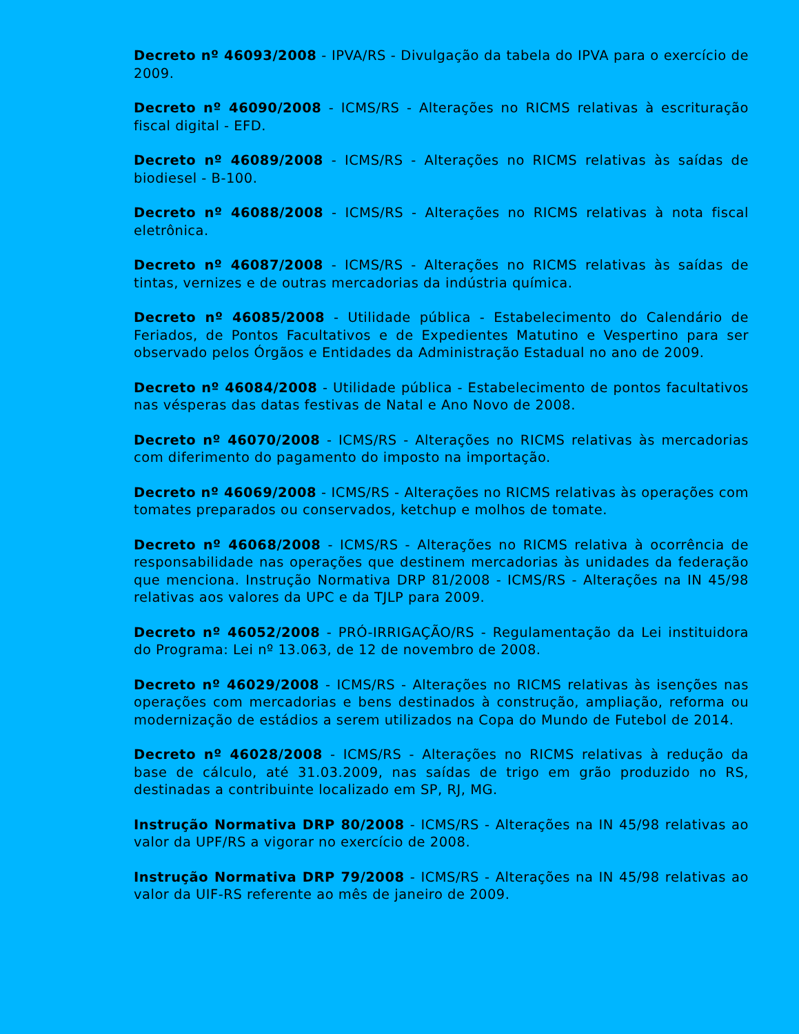Decreto nº 46093/2008 - IPVA/RS - Divulgação da tabela do IPVA para o exercício de 2009.
Decreto nº 46090/2008 - ICMS/RS - Alterações no RICMS relativas à escrituração fiscal digital - EFD.
Decreto nº 46089/2008 - ICMS/RS - Alterações no RICMS relativas às saídas de biodiesel - B-100.
Decreto nº 46088/2008 - ICMS/RS - Alterações no RICMS relativas à nota fiscal eletrônica.
Decreto nº 46087/2008 - ICMS/RS - Alterações no RICMS relativas às saídas de tintas, vernizes e de outras mercadorias da indústria química.
Decreto nº 46085/2008 - Utilidade pública - Estabelecimento do Calendário de Feriados, de Pontos Facultativos e de Expedientes Matutino e Vespertino para ser observado pelos Órgãos e Entidades da Administração Estadual no ano de 2009.
Decreto nº 46084/2008 - Utilidade pública - Estabelecimento de pontos facultativos nas vésperas das datas festivas de Natal e Ano Novo de 2008.
Decreto nº 46070/2008 - ICMS/RS - Alterações no RICMS relativas às mercadorias com diferimento do pagamento do imposto na importação.
Decreto nº 46069/2008 - ICMS/RS - Alterações no RICMS relativas às operações com tomates preparados ou conservados, ketchup e molhos de tomate.
Decreto nº 46068/2008 - ICMS/RS - Alterações no RICMS relativa à ocorrência de responsabilidade nas operações que destinem mercadorias às unidades da federação que menciona. Instrução Normativa DRP 81/2008 - ICMS/RS - Alterações na IN 45/98 relativas aos valores da UPC e da TJLP para 2009.
Decreto nº 46052/2008 - PRÓ-IRRIGAÇÃO/RS - Regulamentação da Lei instituidora do Programa: Lei nº 13.063, de 12 de novembro de 2008.
Decreto nº 46029/2008 - ICMS/RS - Alterações no RICMS relativas às isenções nas operações com mercadorias e bens destinados à construção, ampliação, reforma ou modernização de estádios a serem utilizados na Copa do Mundo de Futebol de 2014.
Decreto nº 46028/2008 - ICMS/RS - Alterações no RICMS relativas à redução da base de cálculo, até 31.03.2009, nas saídas de trigo em grão produzido no RS, destinadas a contribuinte localizado em SP, RJ, MG.
Instrução Normativa DRP 80/2008 - ICMS/RS - Alterações na IN 45/98 relativas ao valor da UPF/RS a vigorar no exercício de 2008.
Instrução Normativa DRP 79/2008 - ICMS/RS - Alterações na IN 45/98 relativas ao valor da UIF-RS referente ao mês de janeiro de 2009.